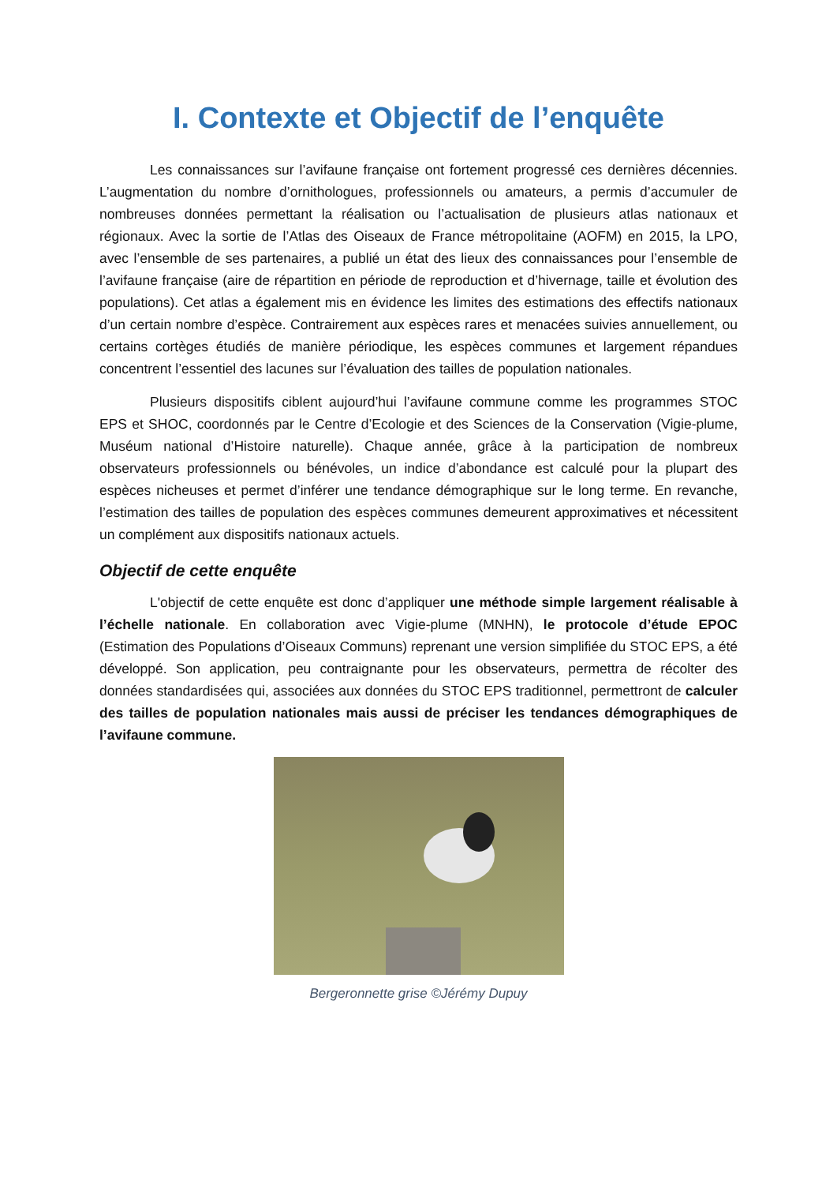I. Contexte et Objectif de l’enquête
Les connaissances sur l’avifaune française ont fortement progressé ces dernières décennies. L’augmentation du nombre d’ornithologues, professionnels ou amateurs, a permis d’accumuler de nombreuses données permettant la réalisation ou l’actualisation de plusieurs atlas nationaux et régionaux. Avec la sortie de l’Atlas des Oiseaux de France métropolitaine (AOFM) en 2015, la LPO, avec l’ensemble de ses partenaires, a publié un état des lieux des connaissances pour l’ensemble de l’avifaune française (aire de répartition en période de reproduction et d’hivernage, taille et évolution des populations). Cet atlas a également mis en évidence les limites des estimations des effectifs nationaux d’un certain nombre d’espèce. Contrairement aux espèces rares et menacées suivies annuellement, ou certains cortèges étudiés de manière périodique, les espèces communes et largement répandues concentrent l’essentiel des lacunes sur l’évaluation des tailles de population nationales.
Plusieurs dispositifs ciblent aujourd’hui l’avifaune commune comme les programmes STOC EPS et SHOC, coordonnés par le Centre d’Ecologie et des Sciences de la Conservation (Vigie-plume, Muséum national d’Histoire naturelle). Chaque année, grâce à la participation de nombreux observateurs professionnels ou bénévoles, un indice d’abondance est calculé pour la plupart des espèces nicheuses et permet d’inférer une tendance démographique sur le long terme. En revanche, l’estimation des tailles de population des espèces communes demeurent approximatives et nécessitent un complément aux dispositifs nationaux actuels.
Objectif de cette enquête
L'objectif de cette enquête est donc d’appliquer une méthode simple largement réalisable à l’échelle nationale. En collaboration avec Vigie-plume (MNHN), le protocole d’étude EPOC (Estimation des Populations d’Oiseaux Communs) reprenant une version simplifiée du STOC EPS, a été développé. Son application, peu contraignante pour les observateurs, permettra de récolter des données standardisées qui, associées aux données du STOC EPS traditionnel, permettront de calculer des tailles de population nationales mais aussi de préciser les tendances démographiques de l’avifaune commune.
Bergeronnette grise ©Jérémy Dupuy